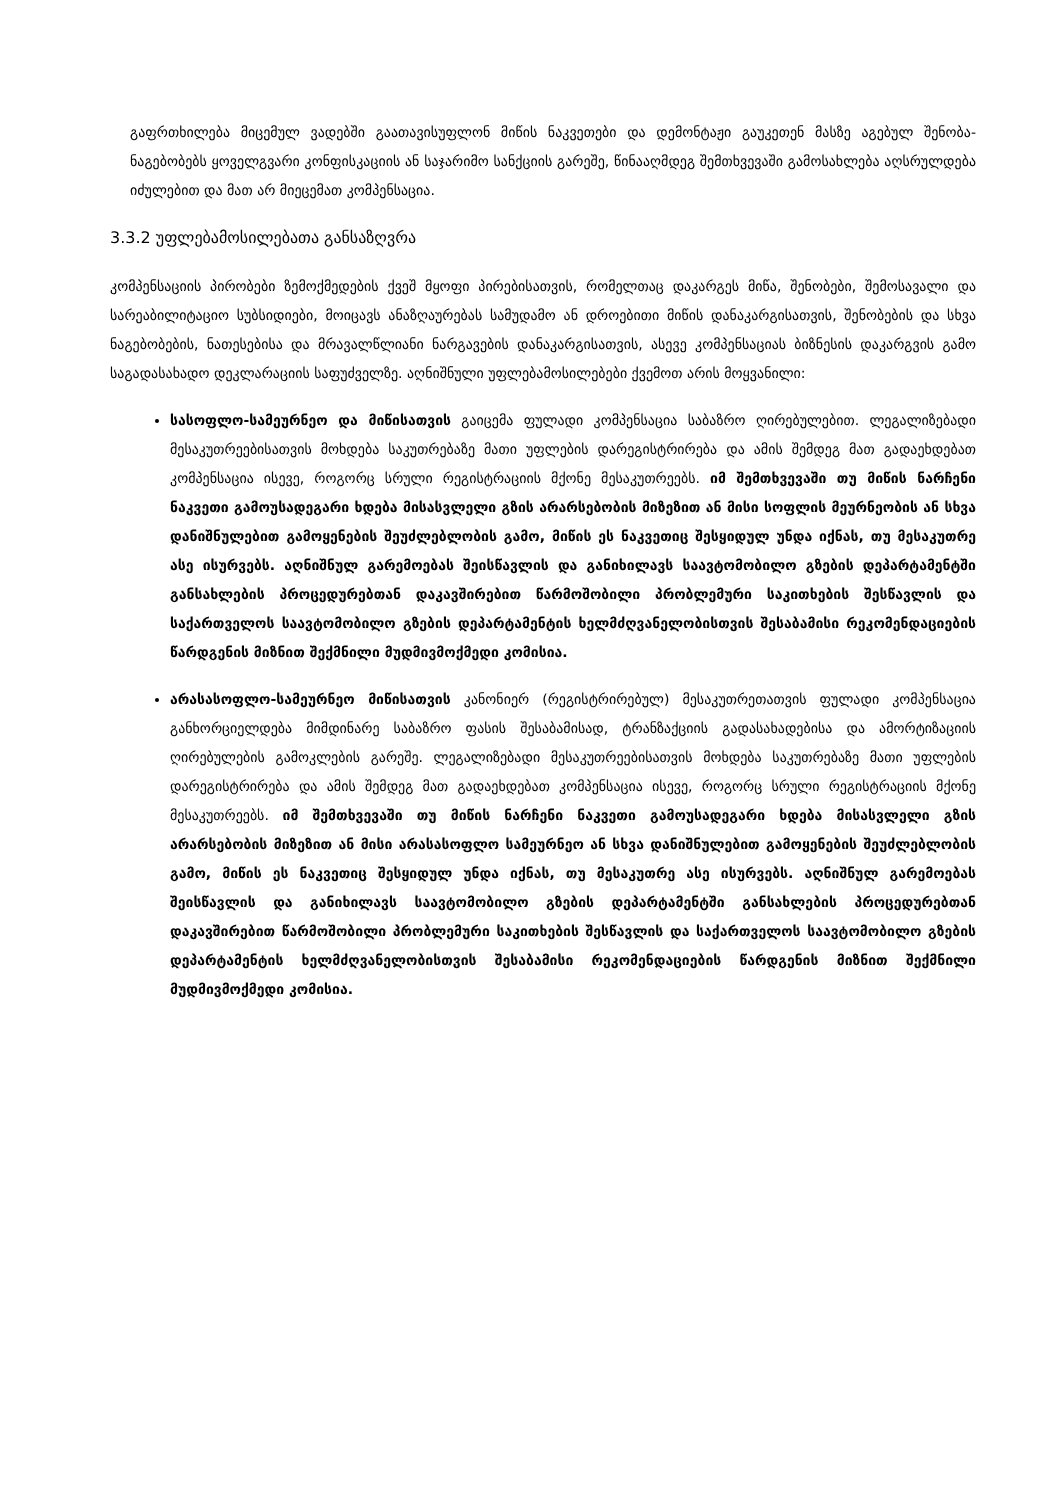გაფრთხილება მიცემულ ვადებში გაათავისუფლონ მიწის ნაკვეთები და დემონტაჟი გაუკეთენ მასზე აგებულ შენობა-ნაგებობებს ყოველგვარი კონფისკაციის ან საჯარიმო სანქციის გარეშე, წინააღმდეგ შემთხვევაში გამოსახლება აღსრულდება იძულებით და მათ არ მიეცემათ კომპენსაცია.
3.3.2 უფლებამოსილებათა განსაზღვრა
კომპენსაციის პირობები ზემოქმედების ქვეშ მყოფი პირებისათვის, რომელთაც დაკარგეს მიწა, შენობები, შემოსავალი და სარეაბილიტაციო სუბსიდიები, მოიცავს ანაზღაურებას სამუდამო ან დროებითი მიწის დანაკარგისათვის, შენობების და სხვა ნაგებობების, ნათესებისა და მრავალწლიანი ნარგავების დანაკარგისათვის, ასევე კომპენსაციას ბიზნესის დაკარგვის გამო საგადასახადო დეკლარაციის საფუძველზე. აღნიშნული უფლებამოსილებები ქვემოთ არის მოყვანილი:
სასოფლო-სამეურნეო და მიწისათვის გაიცემა ფულადი კომპენსაცია საბაზრო ღირებულებით. ლეგალიზებადი მესაკუთრეებისათვის მოხდება საკუთრებაზე მათი უფლების დარეგისტრირება და ამის შემდეგ მათ გადაეხდებათ კომპენსაცია ისევე, როგორც სრული რეგისტრაციის მქონე მესაკუთრეებს. იმ შემთხვევაში თუ მიწის ნარჩენი ნაკვეთი გამოუსადეგარი ხდება მისასვლელი გზის არარსებობის მიზეზით ან მისი სოფლის მეურნეობის ან სხვა დანიშნულებით გამოყენების შეუძლებლობის გამო, მიწის ეს ნაკვეთიც შესყიდულ უნდა იქნას, თუ მესაკუთრე ასე ისურვებს. აღნიშნულ გარემოებას შეისწავლის და განიხილავს საავტომობილო გზების დეპარტამენტში განსახლების პროცედურებთან დაკავშირებით წარმოშობილი პრობლემური საკითხების შესწავლის და საქართველოს საავტომობილო გზების დეპარტამენტის ხელმძღვანელობისთვის შესაბამისი რეკომენდაციების წარდგენის მიზნით შექმნილი მუდმივმოქმედი კომისია.
არასასოფლო-სამეურნეო მიწისათვის კანონიერ (რეგისტრირებულ) მესაკუთრეთათვის ფულადი კომპენსაცია განხორციელდება მიმდინარე საბაზრო ფასის შესაბამისად, ტრანზაქციის გადასახადებისა და ამორტიზაციის ღირებულების გამოკლების გარეშე. ლეგალიზებადი მესაკუთრეებისათვის მოხდება საკუთრებაზე მათი უფლების დარეგისტრირება და ამის შემდეგ მათ გადაეხდებათ კომპენსაცია ისევე, როგორც სრული რეგისტრაციის მქონე მესაკუთრეებს. იმ შემთხვევაში თუ მიწის ნარჩენი ნაკვეთი გამოუსადეგარი ხდება მისასვლელი გზის არარსებობის მიზეზით ან მისი არასასოფლო სამეურნეო ან სხვა დანიშნულებით გამოყენების შეუძლებლობის გამო, მიწის ეს ნაკვეთიც შესყიდულ უნდა იქნას, თუ მესაკუთრე ასე ისურვებს. აღნიშნულ გარემოებას შეისწავლის და განიხილავს საავტომობილო გზების დეპარტამენტში განსახლების პროცედურებთან დაკავშირებით წარმოშობილი პრობლემური საკითხების შესწავლის და საქართველოს საავტომობილო გზების დეპარტამენტის ხელმძღვანელობისთვის შესაბამისი რეკომენდაციების წარდგენის მიზნით შექმნილი მუდმივმოქმედი კომისია.